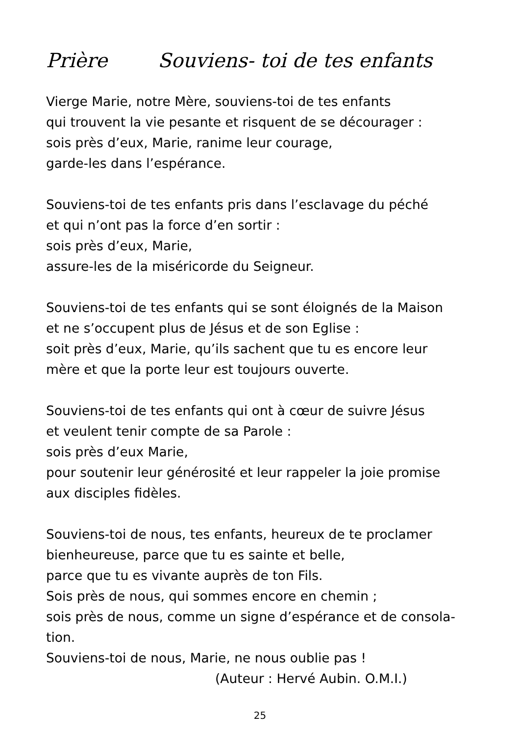Prière Souviens- toi de tes enfants
Vierge Marie, notre Mère, souviens-toi de tes enfants
qui trouvent la vie pesante et risquent de se décourager :
sois près d’eux, Marie, ranime leur courage,
garde-les dans l’espérance.
Souviens-toi de tes enfants pris dans l’esclavage du péché
et qui n’ont pas la force d’en sortir :
sois près d’eux, Marie,
assure-les de la miséricorde du Seigneur.
Souviens-toi de tes enfants qui se sont éloignés de la Maison
et ne s’occupent plus de Jésus et de son Eglise :
soit près d’eux, Marie, qu’ils sachent que tu es encore leur
mère et que la porte leur est toujours ouverte.
Souviens-toi de tes enfants qui ont à cœur de suivre Jésus
et veulent tenir compte de sa Parole :
sois près d’eux Marie,
pour soutenir leur générosité et leur rappeler la joie promise
aux disciples fidèles.
Souviens-toi de nous, tes enfants, heureux de te proclamer
bienheureuse, parce que tu es sainte et belle,
parce que tu es vivante auprès de ton Fils.
Sois près de nous, qui sommes encore en chemin ;
sois près de nous, comme un signe d’espérance et de consola-
tion.
Souviens-toi de nous, Marie, ne nous oublie pas !
(Auteur : Hervé Aubin. O.M.I.)
25